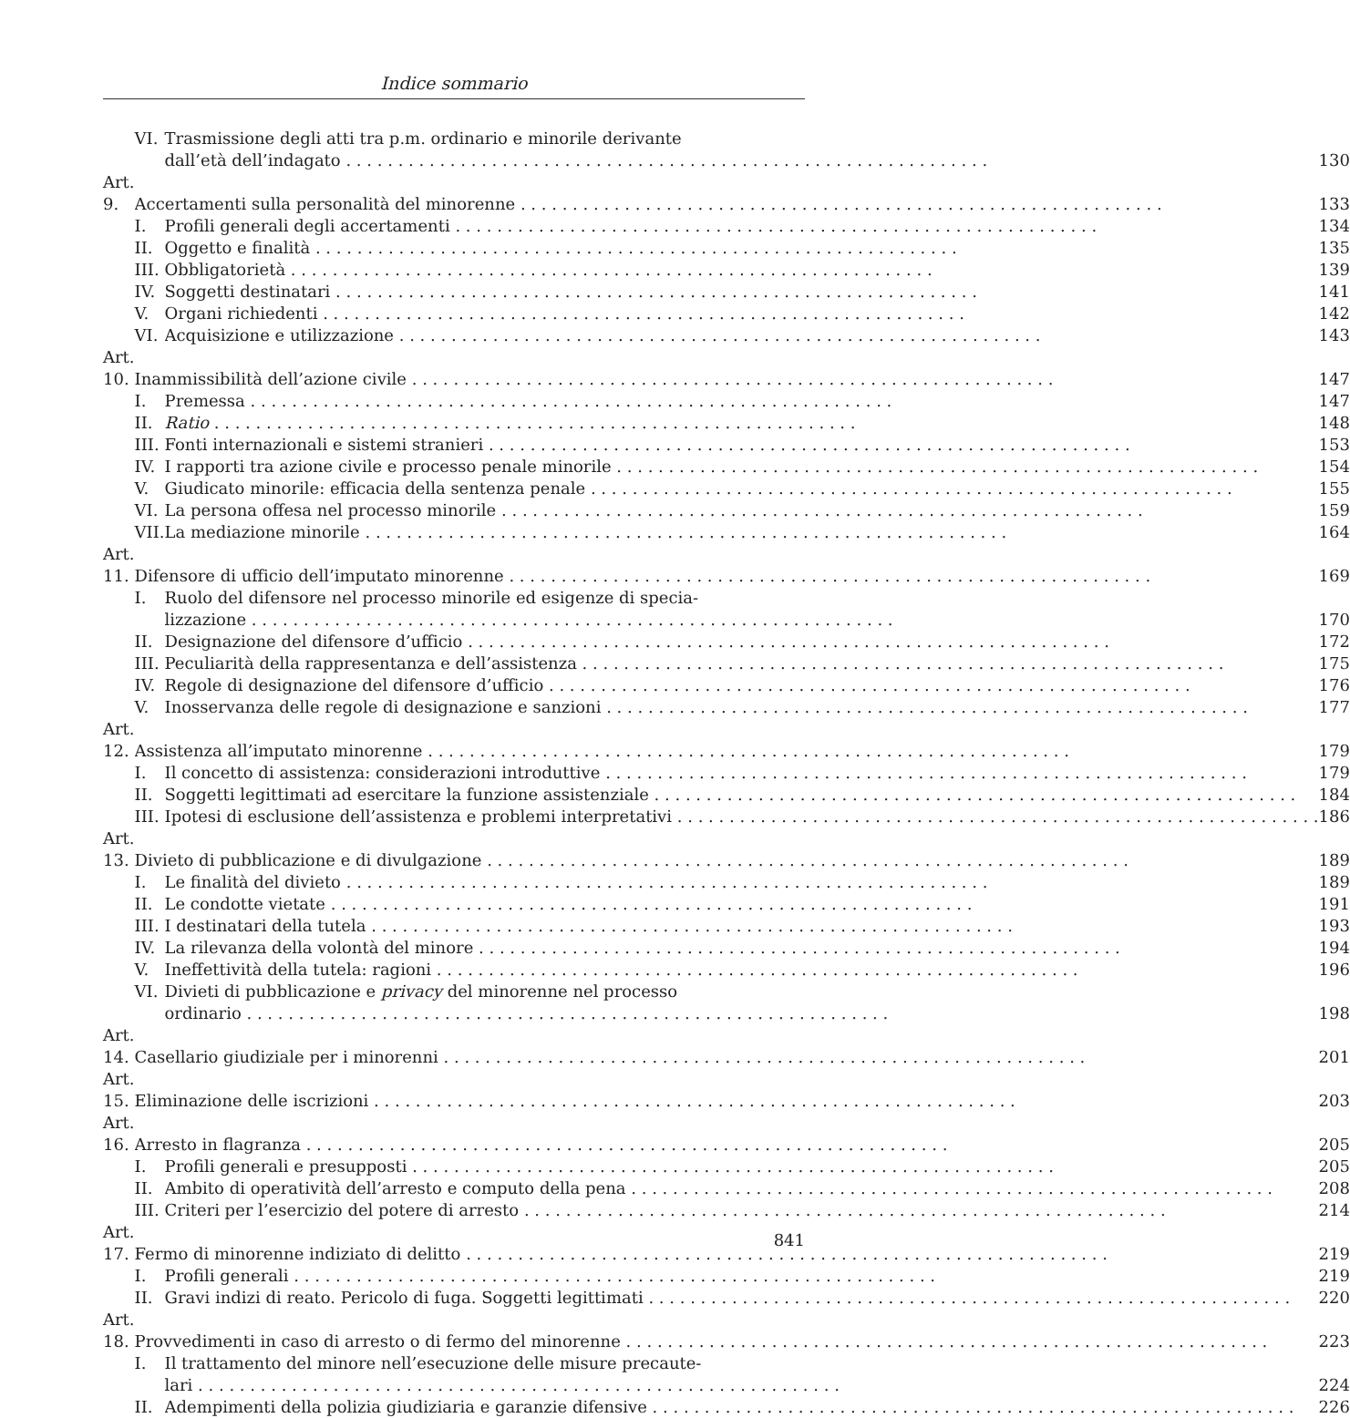Indice sommario
| | VI. | Trasmissione degli atti tra p.m. ordinario e minorile derivante | |
| | | dall’età dell’indagato | 130 |
| Art. 9. | Accertamenti sulla personalità del minorenne | | 133 |
| | I. | Profili generali degli accertamenti | 134 |
| | II. | Oggetto e finalità | 135 |
| | III. | Obbligatorietà | 139 |
| | IV. | Soggetti destinatari | 141 |
| | V. | Organi richiedenti | 142 |
| | VI. | Acquisizione e utilizzazione | 143 |
| Art. 10. | Inammissibilità dell’azione civile | | 147 |
| | I. | Premessa | 147 |
| | II. | Ratio | 148 |
| | III. | Fonti internazionali e sistemi stranieri | 153 |
| | IV. | I rapporti tra azione civile e processo penale minorile | 154 |
| | V. | Giudicato minorile: efficacia della sentenza penale | 155 |
| | VI. | La persona offesa nel processo minorile | 159 |
| | VII. | La mediazione minorile | 164 |
| Art. 11. | Difensore di ufficio dell’imputato minorenne | | 169 |
| | I. | Ruolo del difensore nel processo minorile ed esigenze di specia- | |
| | | lizzazione | 170 |
| | II. | Designazione del difensore d’ufficio | 172 |
| | III. | Peculiarità della rappresentanza e dell’assistenza | 175 |
| | IV. | Regole di designazione del difensore d’ufficio | 176 |
| | V. | Inosservanza delle regole di designazione e sanzioni | 177 |
| Art. 12. | Assistenza all’imputato minorenne | | 179 |
| | I. | Il concetto di assistenza: considerazioni introduttive | 179 |
| | II. | Soggetti legittimati ad esercitare la funzione assistenziale | 184 |
| | III. | Ipotesi di esclusione dell’assistenza e problemi interpretativi | 186 |
| Art. 13. | Divieto di pubblicazione e di divulgazione | | 189 |
| | I. | Le finalità del divieto | 189 |
| | II. | Le condotte vietate | 191 |
| | III. | I destinatari della tutela | 193 |
| | IV. | La rilevanza della volontà del minore | 194 |
| | V. | Ineffettività della tutela: ragioni | 196 |
| | VI. | Divieti di pubblicazione e privacy del minorenne nel processo | |
| | | ordinario | 198 |
| Art. 14. | Casellario giudiziale per i minorenni | | 201 |
| Art. 15. | Eliminazione delle iscrizioni | | 203 |
| Art. 16. | Arresto in flagranza | | 205 |
| | I. | Profili generali e presupposti | 205 |
| | II. | Ambito di operatività dell’arresto e computo della pena | 208 |
| | III. | Criteri per l’esercizio del potere di arresto | 214 |
| Art. 17. | Fermo di minorenne indiziato di delitto | | 219 |
| | I. | Profili generali | 219 |
| | II. | Gravi indizi di reato. Pericolo di fuga. Soggetti legittimati | 220 |
| Art. 18. | Provvedimenti in caso di arresto o di fermo del minorenne | | 223 |
| | I. | Il trattamento del minore nell’esecuzione delle misure precaute- | |
| | | lari | 224 |
| | II. | Adempimenti della polizia giudiziaria e garanzie difensive | 226 |
841